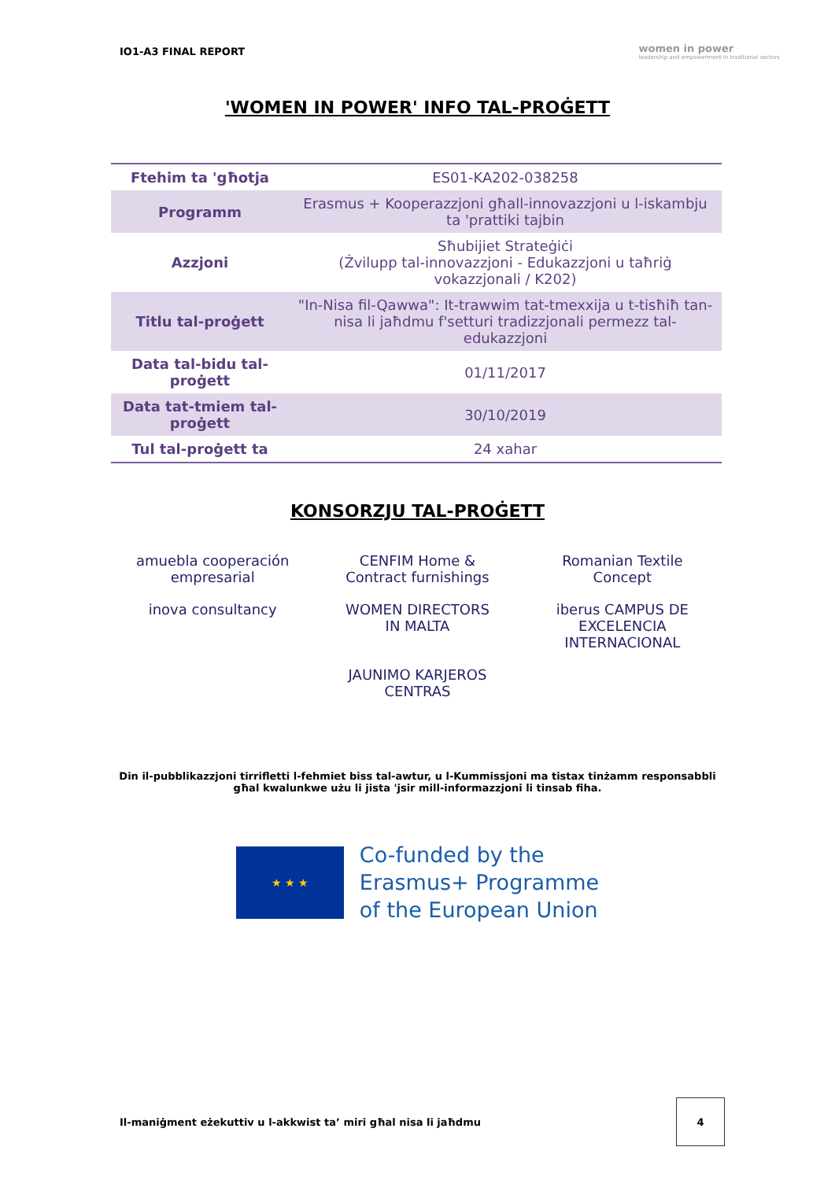IO1-A3 FINAL REPORT women in power
leadership and empowerment in traditional sectors
'WOMEN IN POWER' INFO TAL-PROĠETT
| Ftehim ta 'għotja | ES01-KA202-038258 |
| Programm | Erasmus + Kooperazzjoni għall-innovazzjoni u l-iskambju ta 'prattiki tajbin |
| Azzjoni | Sħubijiet Strateġiċi (Żvilupp tal-innovazzjoni - Edukazzjoni u taħriġ vokazzjonali / K202) |
| Titlu tal-proġett | "In-Nisa fil-Qawwa": It-trawwim tat-tmexxija u t-tisħiħ tan-nisa li jaħdmu f'setturi tradizzjonali permezz tal-edukazzjoni |
| Data tal-bidu tal-proġett | 01/11/2017 |
| Data tat-tmiem tal-proġett | 30/10/2019 |
| Tul tal-proġett ta | 24 xahar |
KONSORZJU TAL-PROĠETT
amuebla cooperación empresarial
CENFIM Home & Contract furnishings
Romanian Textile Concept
inova consultancy
WOMEN DIRECTORS IN MALTA
iberus CAMPUS DE EXCELENCIA INTERNACIONAL
JAUNIMO KARJEROS CENTRAS
Din il-pubblikazzjoni tirrifletti l-fehmiet biss tal-awtur, u l-Kummissjoni ma tistax tinżamm responsabbli għal kwalunkwe użu li jista 'jsir mill-informazzjoni li tinsab fiha.
★ ★ ★
Co-funded by the
Erasmus+ Programme
of the European Union
Il-maniġment eżekuttiv u l-akkwist ta’ miri għal nisa li jaħdmu 4